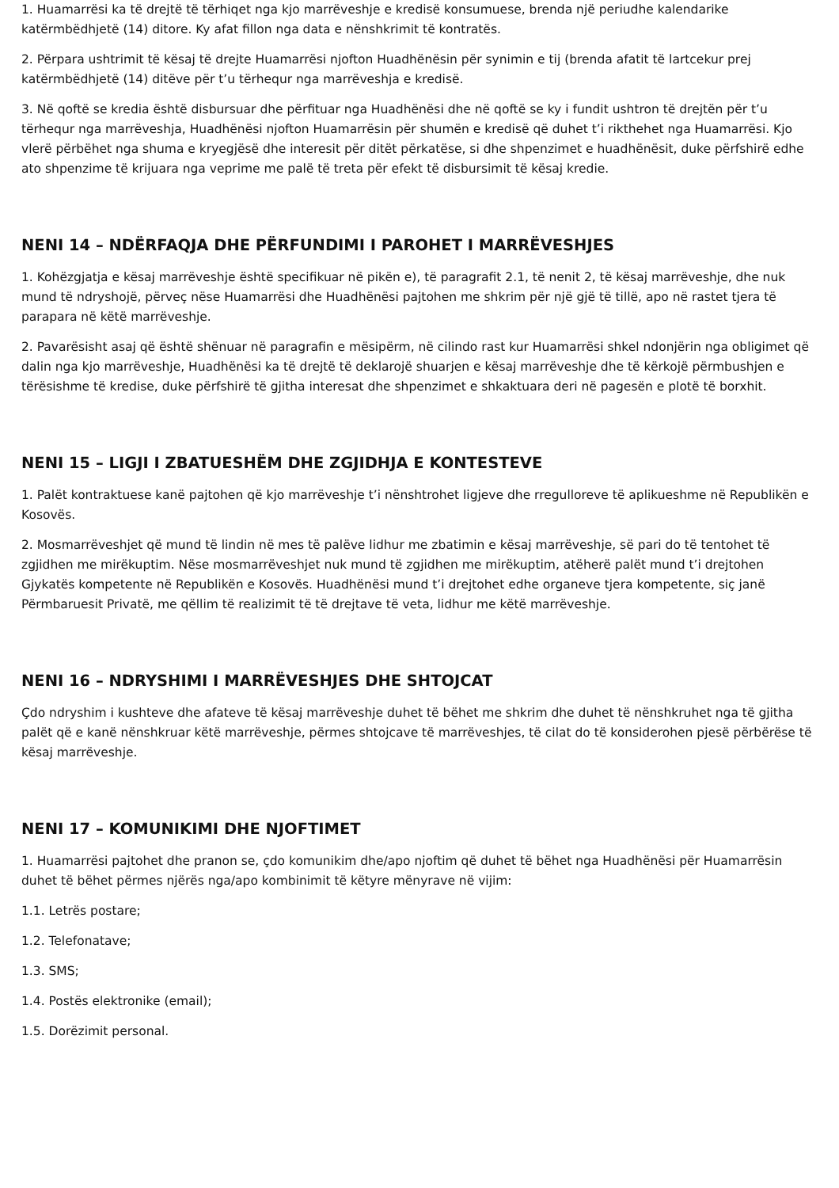1. Huamarrësi ka të drejtë të tërhiqet nga kjo marrëveshje e kredisë konsumuese, brenda një periudhe kalendarike katërmbëdhjetë (14) ditore. Ky afat fillon nga data e nënshkrimit të kontratës.
2. Përpara ushtrimit të kësaj të drejte Huamarrësi njofton Huadhënësin për synimin e tij (brenda afatit të lartcekur prej katërmbëdhjetë (14) ditëve për t’u tërhequr nga marrëveshja e kredisë.
3. Në qoftë se kredia është disbursuar dhe përfituar nga Huadhënësi dhe në qoftë se ky i fundit ushtron të drejtën për t’u tërhequr nga marrëveshja, Huadhënësi njofton Huamarrësin për shumën e kredisë që duhet t’i rikthehet nga Huamarrësi. Kjo vlerë përbëhet nga shuma e kryegjësë dhe interesit për ditët përkatëse, si dhe shpenzimet e huadhënësit, duke përfshirë edhe ato shpenzime të krijuara nga veprime me palë të treta për efekt të disbursimit të kësaj kredie.
NENI 14 – NDËRFAQJA DHE PËRFUNDIMI I PAROHET I MARRËVESHJES
1. Kohëzgjatja e kësaj marrëveshje është specifikuar në pikën e), të paragrafit 2.1, të nenit 2, të kësaj marrëveshje, dhe nuk mund të ndryshojë, përveç nëse Huamarrësi dhe Huadhënësi pajtohen me shkrim për një gjë të tillë, apo në rastet tjera të parapara në këtë marrëveshje.
2. Pavarësisht asaj që është shënuar në paragrafin e mësipërm, në cilindo rast kur Huamarrësi shkel ndonjërin nga obligimet që dalin nga kjo marrëveshje, Huadhënësi ka të drejtë të deklarojë shuarjen e kësaj marrëveshje dhe të kërkojë përmbushjen e tërësishme të kredise, duke përfshirë të gjitha interesat dhe shpenzimet e shkaktuara deri në pagesën e plotë të borxhit.
NENI 15 – LIGJI I ZBATUESHËM DHE ZGJIDHJA E KONTESTEVE
1. Palët kontraktuese kanë pajtohen që kjo marrëveshje t’i nënshtrohet ligjeve dhe rregulloreve të aplikueshme në Republikën e Kosovës.
2. Mosmarrëveshjet që mund të lindin në mes të palëve lidhur me zbatimin e kësaj marrëveshje, së pari do të tentohet të zgjidhen me mirëkuptim. Nëse mosmarrëveshjet nuk mund të zgjidhen me mirëkuptim, atëherë palët mund t’i drejtohen Gjykatës kompetente në Republikën e Kosovës. Huadhënësi mund t’i drejtohet edhe organeve tjera kompetente, siç janë Përmbaruesit Privatë, me qëllim të realizimit të të drejtave të veta, lidhur me këtë marrëveshje.
NENI 16 – NDRYSHIMI I MARRËVESHJES DHE SHTOJCAT
Çdo ndryshim i kushteve dhe afateve të kësaj marrëveshje duhet të bëhet me shkrim dhe duhet të nënshkruhet nga të gjitha palët që e kanë nënshkruar këtë marrëveshje, përmes shtojcave të marrëveshjes, të cilat do të konsiderohen pjesë përbërëse të kësaj marrëveshje.
NENI 17 – KOMUNIKIMI DHE NJOFTIMET
1. Huamarrësi pajtohet dhe pranon se, çdo komunikim dhe/apo njoftim që duhet të bëhet nga Huadhënësi për Huamarrësin duhet të bëhet përmes njërës nga/apo kombinimit të këtyre mënyrave në vijim:
1.1. Letrës postare;
1.2. Telefonatave;
1.3. SMS;
1.4. Postës elektronike (email);
1.5. Dorëzimit personal.